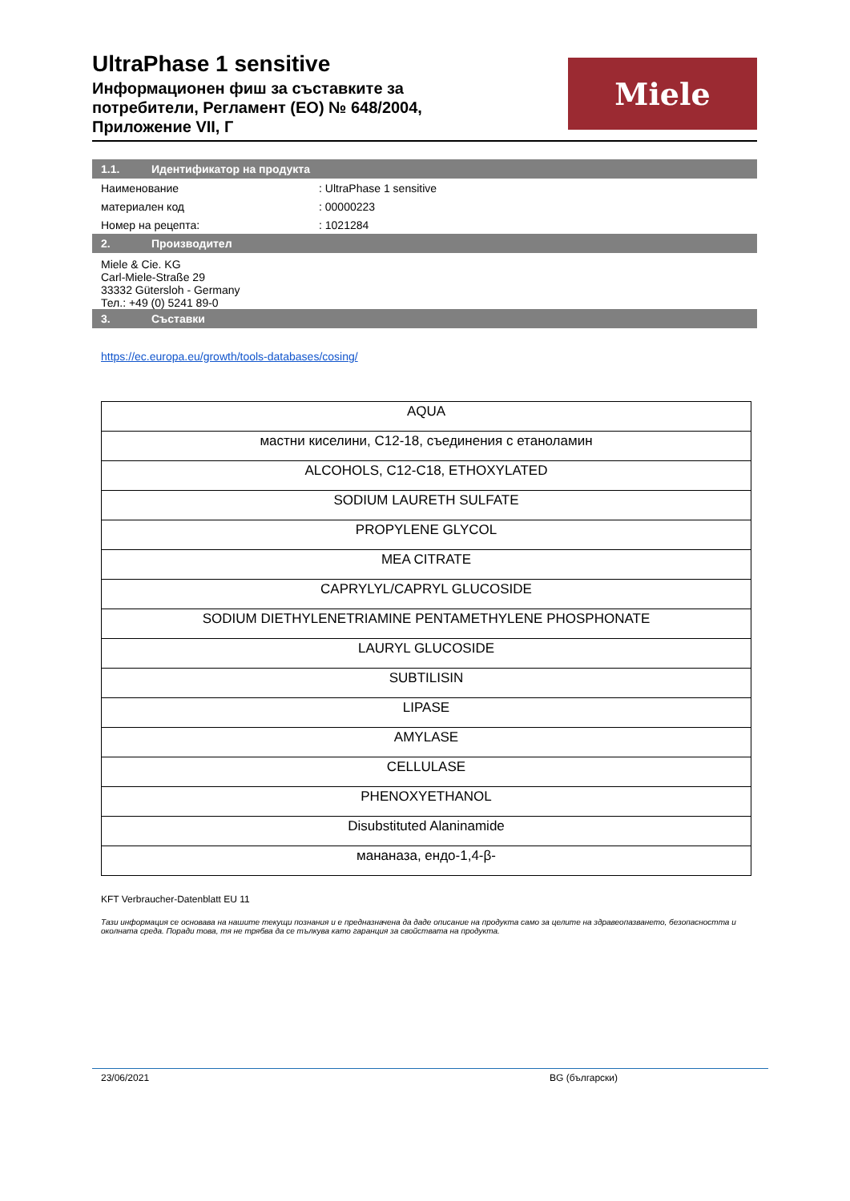UltraPhase 1 sensitive
Информационен фиш за съставките за
потребители, Регламент (ЕО) № 648/2004,
Приложение VII, Г
Miele
1.1. Идентификатор на продукта
Наименование : UltraPhase 1 sensitive
материален код : 00000223
Номер на рецепта: : 1021284
2. Производител
Miele & Cie. KG
Carl-Miele-Straße 29
33332 Gütersloh - Germany
Тел.: +49 (0) 5241 89-0
3. Съставки
https://ec.europa.eu/growth/tools-databases/cosing/
| AQUA |
| мастни киселини, C12-18, съединения с етаноламин |
| ALCOHOLS, C12-C18, ETHOXYLATED |
| SODIUM LAURETH SULFATE |
| PROPYLENE GLYCOL |
| MEA CITRATE |
| CAPRYLYL/CAPRYL GLUCOSIDE |
| SODIUM DIETHYLENETRIAMINE PENTAMETHYLENE PHOSPHONATE |
| LAURYL GLUCOSIDE |
| SUBTILISIN |
| LIPASE |
| AMYLASE |
| CELLULASE |
| PHENOXYETHANOL |
| Disubstituted Alaninamide |
| мананаза, ендо-1,4-β- |
KFT Verbraucher-Datenblatt EU 11
Тази информация се основава на нашите текущи познания и е предназначена да даде описание на продукта само за целите на здравеопазването, безопасността и околната среда. Поради това, тя не трябва да се тълкува като гаранция за свойствата на продукта.
23/06/2021 BG (български)